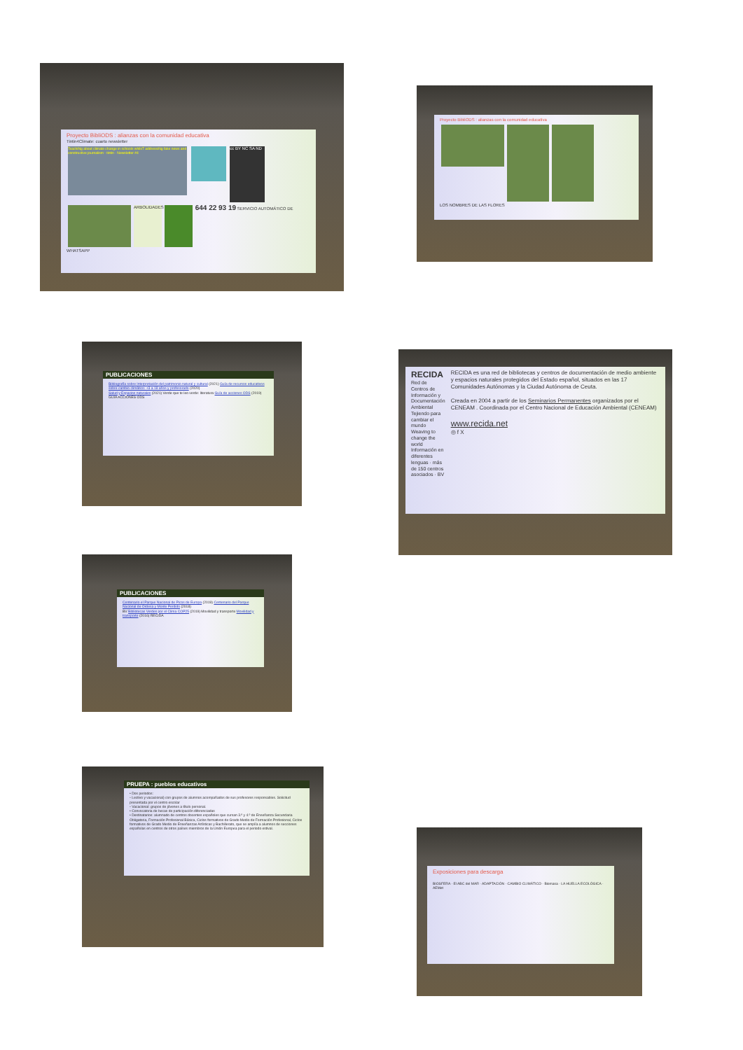Proyecto BibliODS : alianzas con la comunidad educativa
Tintin4Climate: cuarto newsletter
TeachiNg about climate change in schools whilsT addressiNg fake news and constructive journalism · tintin · Newsletter #4
cc BY NC SA ND
ARBOLIDADES 644 22 93 19 SERVICIO AUTOMÁTICO DE WHATSAPP
PUBLICACIONES
Bibliografía sobre Interpretación del patrimonio natural y cultural (2021) Guía de recursos educativos sobre cambio climático: +3 a 18 años y profesorado (2020)
Salud y Espacios naturales (2021) Verde que te leo verde: literatura Guía de acciones ODS (2019) GUÍA ACCIONES ODS
PUBLICACIONES
Centenario el Parque Nacional de Picos de Europa (2019) Centenario del Parque Nacional de Ordesa y Monte Perdido (2018)
BV Bibliotecas Verdes por el Clima COP25 (2019) Movilidad y transporte Movilidad y transporte (2016) RECIDA
PRUEPA : pueblos educativos
• Dos periodos:
◦ Lectivo y vacacional) con grupos de alumnos acompañados de sus profesores responsables. Solicitud presentada por el centro escolar
◦ Vacacional: grupos de jóvenes a título personal.
• Convocatoria de becas de participación diferenciadas
• Destinatarios: alumnado de centros docentes españoles que cursan 3.º y 4.º de Enseñanza Secundaria Obligatoria, Formación Profesional Básica, Ciclos formativos de Grado Medio de Formación Profesional, Ciclos formativos de Grado Medio de Enseñanzas Artísticas y Bachillerato, que se amplía a alumnos de secciones españolas en centros de otros países miembros de la Unión Europea para el periodo estival.
Proyecto BibliODS : alianzas con la comunidad educativa
LOS NOMBRES DE LAS FLORES
RECIDA
Red de Centros de Información y Documentación Ambiental
Tejiendo para cambiar el mundo
Weaving to change the world
Información en diferentes lenguas · más de 150 centros asociados · BV
RECIDA es una red de bibliotecas y centros de documentación de medio ambiente y espacios naturales protegidos del Estado español, situados en las 17 Comunidades Autónomas y la Ciudad Autónoma de Ceuta.
Creada en 2004 a partir de los Seminarios Permanentes organizados por el CENEAM . Coordinada por el Centro Nacional de Educación Ambiental (CENEAM)
www.recida.net
◎ f X
Exposiciones para descarga
BIOSFERA · El ABC del MAR · ADAPTACIÓN · CAMBIO CLIMÁTICO · Biomasa · LA HUELLA ECOLÓGICA · AEMet